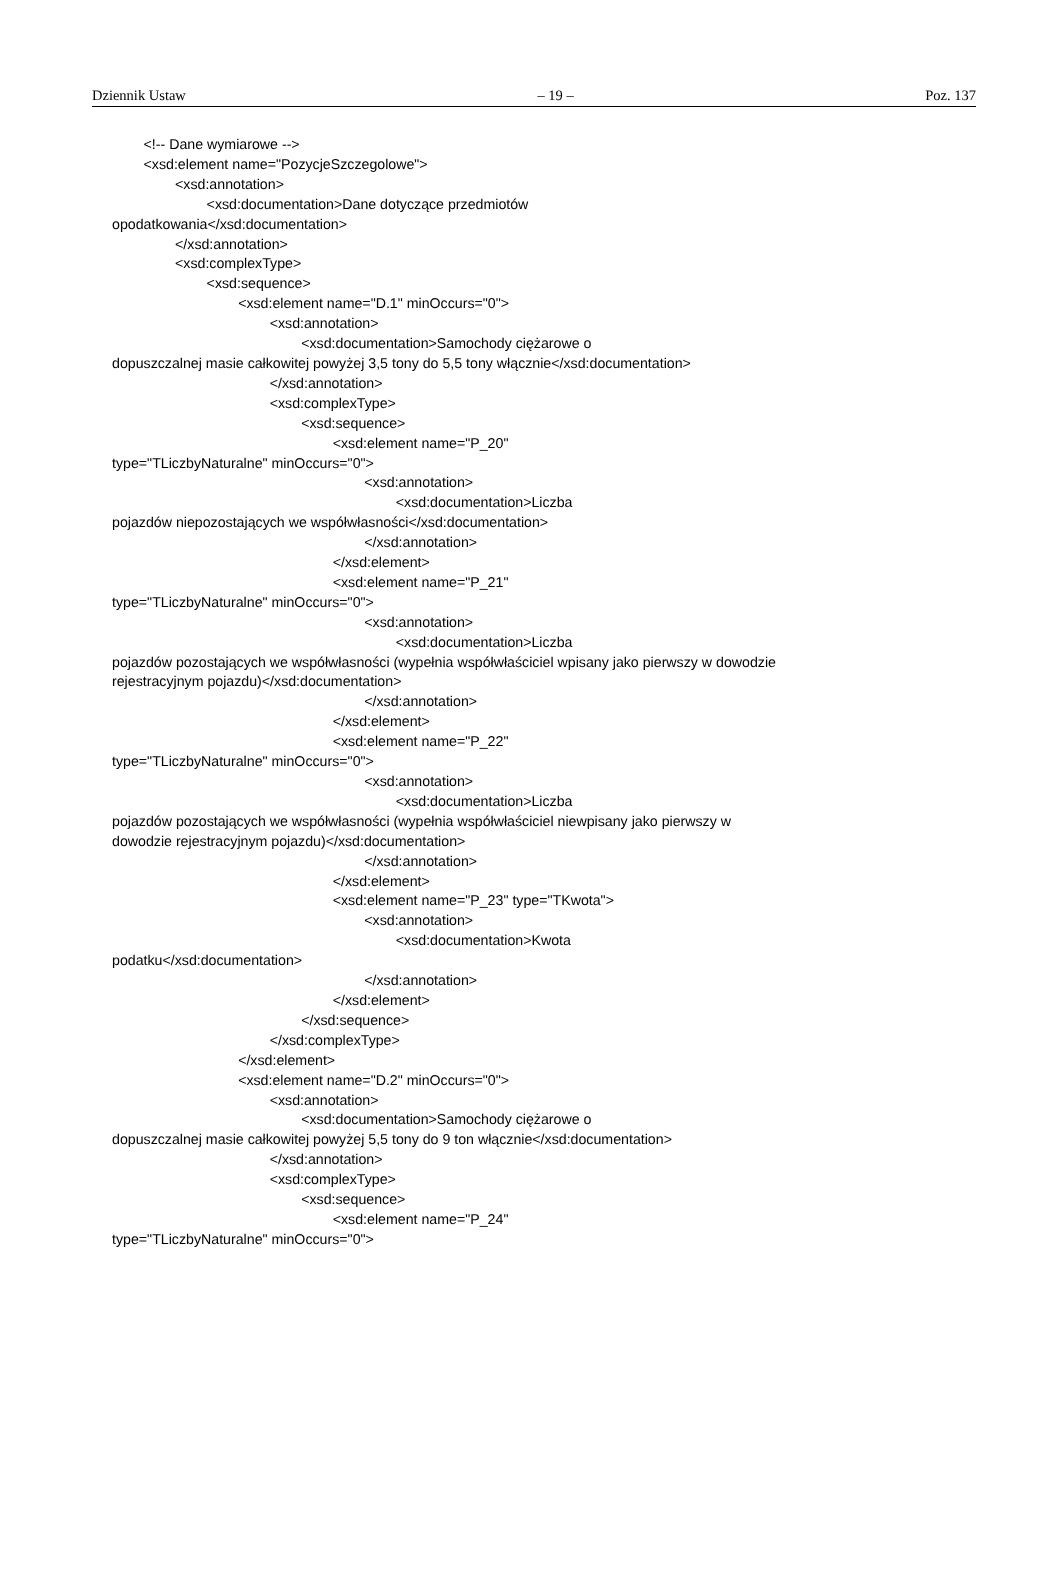Dziennik Ustaw – 19 – Poz. 137
<!-- Dane wymiarowe -->
<xsd:element name="PozycjeSzczegolowe">
<xsd:annotation>
<xsd:documentation>Dane dotyczące przedmiotów
opodatkowania</xsd:documentation>
</xsd:annotation>
<xsd:complexType>
<xsd:sequence>
<xsd:element name="D.1" minOccurs="0">
<xsd:annotation>
<xsd:documentation>Samochody ciężarowe o
dopuszczalnej masie całkowitej powyżej 3,5 tony do 5,5 tony włącznie</xsd:documentation>
</xsd:annotation>
<xsd:complexType>
<xsd:sequence>
<xsd:element name="P_20"
type="TLiczbyNaturalne" minOccurs="0">
<xsd:annotation>
<xsd:documentation>Liczba
pojazdów niepozostających we współwłasności</xsd:documentation>
</xsd:annotation>
</xsd:element>
<xsd:element name="P_21"
type="TLiczbyNaturalne" minOccurs="0">
<xsd:annotation>
<xsd:documentation>Liczba
pojazdów pozostających we współwłasności (wypełnia współwłaściciel wpisany jako pierwszy w dowodzie
rejestracyjnym pojazdu)</xsd:documentation>
</xsd:annotation>
</xsd:element>
<xsd:element name="P_22"
type="TLiczbyNaturalne" minOccurs="0">
<xsd:annotation>
<xsd:documentation>Liczba
pojazdów pozostających we współwłasności (wypełnia współwłaściciel niewpisany jako pierwszy w
dowodzie rejestracyjnym pojazdu)</xsd:documentation>
</xsd:annotation>
</xsd:element>
<xsd:element name="P_23" type="TKwota">
<xsd:annotation>
<xsd:documentation>Kwota
podatku</xsd:documentation>
</xsd:annotation>
</xsd:element>
</xsd:sequence>
</xsd:complexType>
</xsd:element>
<xsd:element name="D.2" minOccurs="0">
<xsd:annotation>
<xsd:documentation>Samochody ciężarowe o
dopuszczalnej masie całkowitej powyżej 5,5 tony do 9 ton włącznie</xsd:documentation>
</xsd:annotation>
<xsd:complexType>
<xsd:sequence>
<xsd:element name="P_24"
type="TLiczbyNaturalne" minOccurs="0">